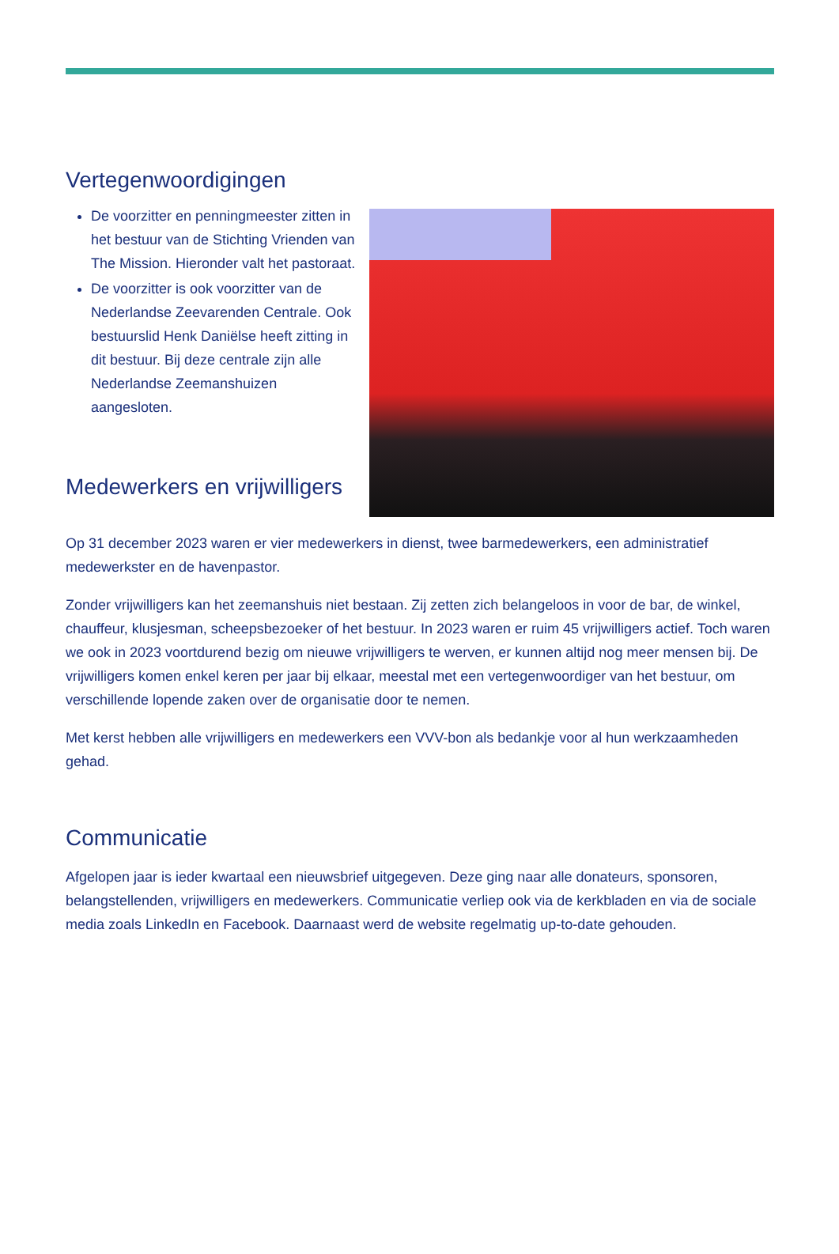Vertegenwoordigingen
De voorzitter en penningmeester zitten in het bestuur van de Stichting Vrienden van The Mission. Hieronder valt het pastoraat.
De voorzitter is ook voorzitter van de Nederlandse Zeevarenden Centrale. Ook bestuurslid Henk Daniëlse heeft zitting in dit bestuur. Bij deze centrale zijn alle Nederlandse Zeemanshuizen aangesloten.
Medewerkers en vrijwilligers
Op 31 december 2023 waren er vier medewerkers in dienst, twee barmedewerkers, een administratief medewerkster en de havenpastor.
Zonder vrijwilligers kan het zeemanshuis niet bestaan. Zij zetten zich belangeloos in voor de bar, de winkel, chauffeur, klusjesman, scheepsbezoeker of het bestuur. In 2023 waren er ruim 45 vrijwilligers actief. Toch waren we ook in 2023 voortdurend bezig om nieuwe vrijwilligers te werven, er kunnen altijd nog meer mensen bij. De vrijwilligers komen enkel keren per jaar bij elkaar, meestal met een vertegenwoordiger van het bestuur, om verschillende lopende zaken over de organisatie door te nemen.
Met kerst hebben alle vrijwilligers en medewerkers een VVV-bon als bedankje voor al hun werkzaamheden gehad.
Communicatie
Afgelopen jaar is ieder kwartaal een nieuwsbrief uitgegeven. Deze ging naar alle donateurs, sponsoren, belangstellenden, vrijwilligers en medewerkers. Communicatie verliep ook via de kerkbladen en via de sociale media zoals LinkedIn en Facebook. Daarnaast werd de website regelmatig up-to-date gehouden.